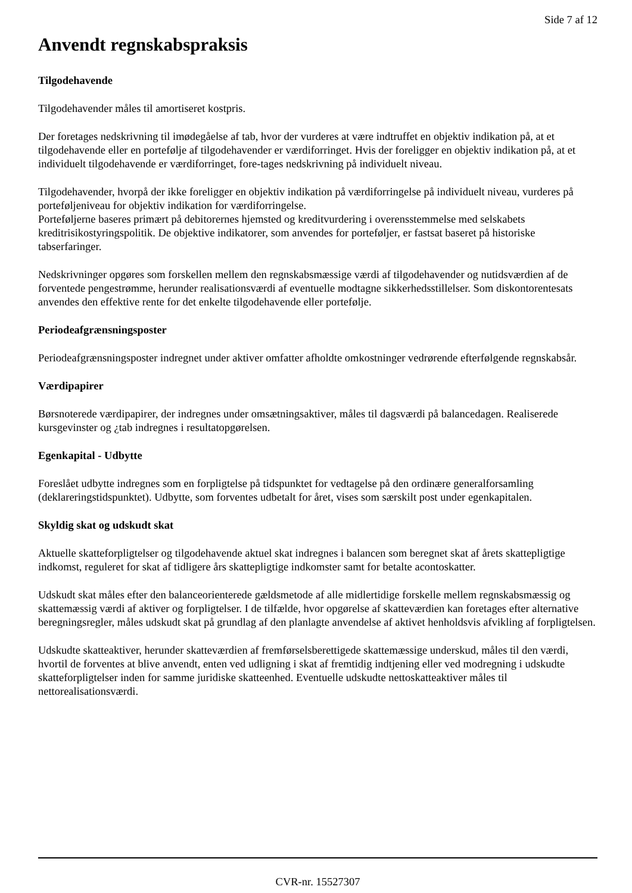Side 7 af 12
Anvendt regnskabspraksis
Tilgodehavende
Tilgodehavender måles til amortiseret kostpris.
Der foretages nedskrivning til imødegåelse af tab, hvor der vurderes at være indtruffet en objektiv indikation på, at et tilgodehavende eller en portefølje af tilgodehavender er værdiforringet. Hvis der foreligger en objektiv indikation på, at et individuelt tilgodehavende er værdiforringet, fore-tages nedskrivning på individuelt niveau.
Tilgodehavender, hvorpå der ikke foreligger en objektiv indikation på værdiforringelse på individuelt niveau, vurderes på porteføljeniveau for objektiv indikation for værdiforringelse.
Porteføljerne baseres primært på debitorernes hjemsted og kreditvurdering i overensstemmelse med selskabets kreditrisikostyringspolitik. De objektive indikatorer, som anvendes for porteføljer, er fastsat baseret på historiske tabserfaringer.
Nedskrivninger opgøres som forskellen mellem den regnskabsmæssige værdi af tilgodehavender og nutidsværdien af de forventede pengestrømme, herunder realisationsværdi af eventuelle modtagne sikkerhedsstillelser. Som diskontorentesats anvendes den effektive rente for det enkelte tilgodehavende eller portefølje.
Periodeafgrænsningsposter
Periodeafgrænsningsposter indregnet under aktiver omfatter afholdte omkostninger vedrørende efterfølgende regnskabsår.
Værdipapirer
Børsnoterede værdipapirer, der indregnes under omsætningsaktiver, måles til dagsværdi på balancedagen. Realiserede kursgevinster og ¿tab indregnes i resultatopgørelsen.
Egenkapital - Udbytte
Foreslået udbytte indregnes som en forpligtelse på tidspunktet for vedtagelse på den ordinære generalforsamling (deklareringstidspunktet). Udbytte, som forventes udbetalt for året, vises som særskilt post under egenkapitalen.
Skyldig skat og udskudt skat
Aktuelle skatteforpligtelser og tilgodehavende aktuel skat indregnes i balancen som beregnet skat af årets skattepligtige indkomst, reguleret for skat af tidligere års skattepligtige indkomster samt for betalte acontoskatter.
Udskudt skat måles efter den balanceorienterede gældsmetode af alle midlertidige forskelle mellem regnskabsmæssig og skattemæssig værdi af aktiver og forpligtelser. I de tilfælde, hvor opgørelse af skatteværdien kan foretages efter alternative beregningsregler, måles udskudt skat på grundlag af den planlagte anvendelse af aktivet henholdsvis afvikling af forpligtelsen.
Udskudte skatteaktiver, herunder skatteværdien af fremførselsberettigede skattemæssige underskud, måles til den værdi, hvortil de forventes at blive anvendt, enten ved udligning i skat af fremtidig indtjening eller ved modregning i udskudte skatteforpligtelser inden for samme juridiske skatteenhed. Eventuelle udskudte nettoskatteaktiver måles til nettorealisationsværdi.
CVR-nr. 15527307